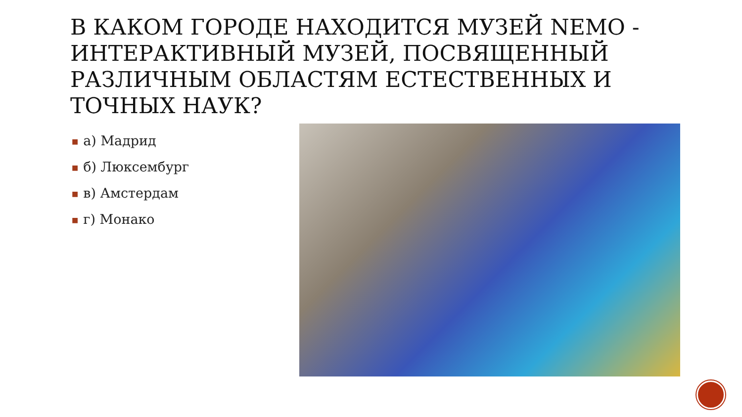В КАКОМ ГОРОДЕ НАХОДИТСЯ МУЗЕЙ NEMO - ИНТЕРАКТИВНЫЙ МУЗЕЙ, ПОСВЯЩЕННЫЙ РАЗЛИЧНЫМ ОБЛАСТЯМ ЕСТЕСТВЕННЫХ И ТОЧНЫХ НАУК?
■ а) Мадрид
■ б) Люксембург
■ в) Амстердам
■ г) Монако